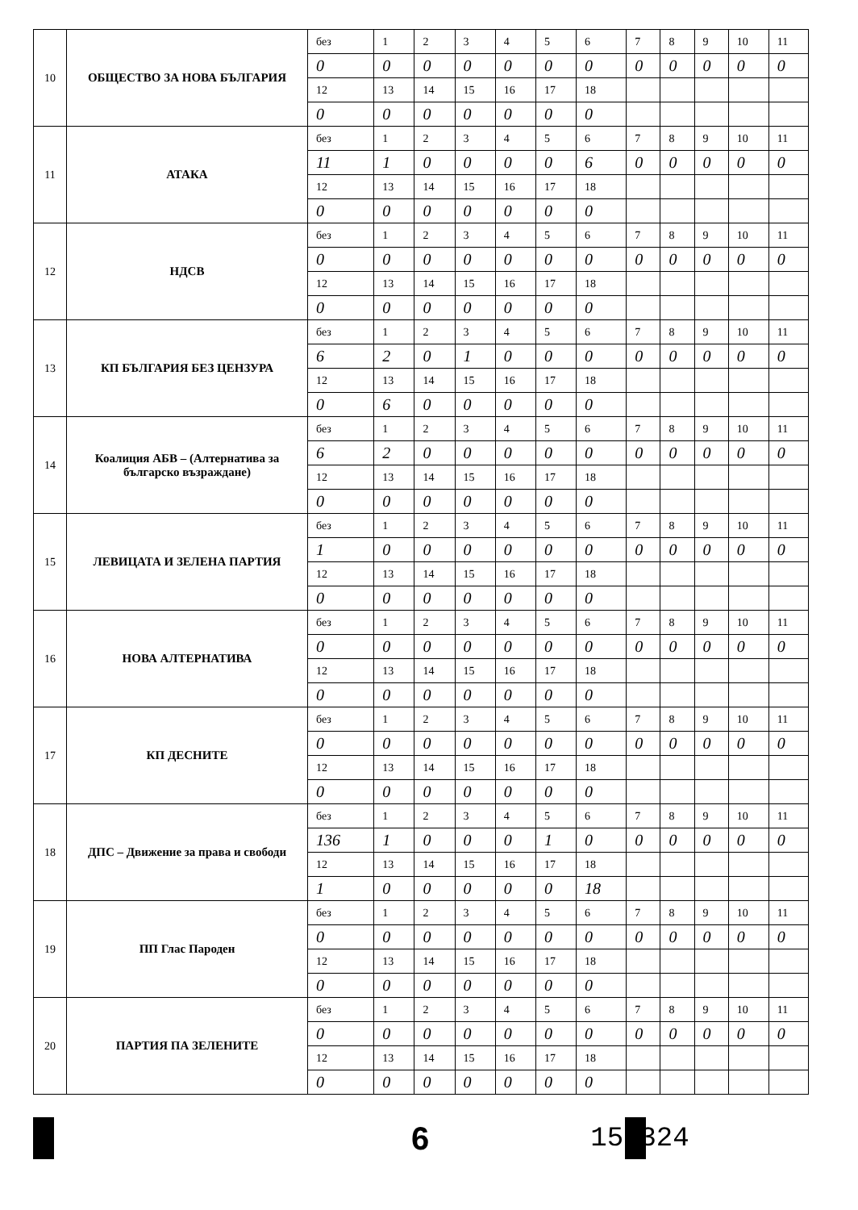| 10 | ОБЩЕСТВО ЗА НОВА БЪЛГАРИЯ | без | 1 | 2 | 3 | 4 | 5 | 6 | 7 | 8 | 9 | 10 | 11 |
| | | 0 | 0 | 0 | 0 | 0 | 0 | 0 | 0 | 0 | 0 | 0 | 0 |
| | | 12 | 13 | 14 | 15 | 16 | 17 | 18 | | | | | |
| | | 0 | 0 | 0 | 0 | 0 | 0 | 0 | | | | | |
| 11 | АТАКА | без | 1 | 2 | 3 | 4 | 5 | 6 | 7 | 8 | 9 | 10 | 11 |
| | | 11 | 1 | 0 | 0 | 0 | 0 | 6 | 0 | 0 | 0 | 0 | 0 |
| | | 12 | 13 | 14 | 15 | 16 | 17 | 18 | | | | | |
| | | 0 | 0 | 0 | 0 | 0 | 0 | 0 | | | | | |
| 12 | НДСВ | без | 1 | 2 | 3 | 4 | 5 | 6 | 7 | 8 | 9 | 10 | 11 |
| | | 0 | 0 | 0 | 0 | 0 | 0 | 0 | 0 | 0 | 0 | 0 | 0 |
| | | 12 | 13 | 14 | 15 | 16 | 17 | 18 | | | | | |
| | | 0 | 0 | 0 | 0 | 0 | 0 | 0 | | | | | |
| 13 | КП БЪЛГАРИЯ БЕЗ ЦЕНЗУРА | без | 1 | 2 | 3 | 4 | 5 | 6 | 7 | 8 | 9 | 10 | 11 |
| | | 6 | 2 | 0 | 1 | 0 | 0 | 0 | 0 | 0 | 0 | 0 | 0 |
| | | 12 | 13 | 14 | 15 | 16 | 17 | 18 | | | | | |
| | | 0 | 6 | 0 | 0 | 0 | 0 | 0 | | | | | |
| 14 | Коалиция АБВ – (Алтернатива за българско възраждане) | без | 1 | 2 | 3 | 4 | 5 | 6 | 7 | 8 | 9 | 10 | 11 |
| | | 6 | 2 | 0 | 0 | 0 | 0 | 0 | 0 | 0 | 0 | 0 | 0 |
| | | 12 | 13 | 14 | 15 | 16 | 17 | 18 | | | | | |
| | | 0 | 0 | 0 | 0 | 0 | 0 | 0 | | | | | |
| 15 | ЛЕВИЦАТА И ЗЕЛЕНА ПАРТИЯ | без | 1 | 2 | 3 | 4 | 5 | 6 | 7 | 8 | 9 | 10 | 11 |
| | | 1 | 0 | 0 | 0 | 0 | 0 | 0 | 0 | 0 | 0 | 0 | 0 |
| | | 12 | 13 | 14 | 15 | 16 | 17 | 18 | | | | | |
| | | 0 | 0 | 0 | 0 | 0 | 0 | 0 | | | | | |
| 16 | НОВА АЛТЕРНАТИВА | без | 1 | 2 | 3 | 4 | 5 | 6 | 7 | 8 | 9 | 10 | 11 |
| | | 0 | 0 | 0 | 0 | 0 | 0 | 0 | 0 | 0 | 0 | 0 | 0 |
| | | 12 | 13 | 14 | 15 | 16 | 17 | 18 | | | | | |
| | | 0 | 0 | 0 | 0 | 0 | 0 | 0 | | | | | |
| 17 | КП ДЕСНИТЕ | без | 1 | 2 | 3 | 4 | 5 | 6 | 7 | 8 | 9 | 10 | 11 |
| | | 0 | 0 | 0 | 0 | 0 | 0 | 0 | 0 | 0 | 0 | 0 | 0 |
| | | 12 | 13 | 14 | 15 | 16 | 17 | 18 | | | | | |
| | | 0 | 0 | 0 | 0 | 0 | 0 | 0 | | | | | |
| 18 | ДПС – Движение за права и свободи | без | 1 | 2 | 3 | 4 | 5 | 6 | 7 | 8 | 9 | 10 | 11 |
| | | 136 | 1 | 0 | 0 | 0 | 1 | 0 | 0 | 0 | 0 | 0 | 0 |
| | | 12 | 13 | 14 | 15 | 16 | 17 | 18 | | | | | |
| | | 1 | 0 | 0 | 0 | 0 | 0 | 18 | | | | | |
| 19 | ПП Глас Пароден | без | 1 | 2 | 3 | 4 | 5 | 6 | 7 | 8 | 9 | 10 | 11 |
| | | 0 | 0 | 0 | 0 | 0 | 0 | 0 | 0 | 0 | 0 | 0 | 0 |
| | | 12 | 13 | 14 | 15 | 16 | 17 | 18 | | | | | |
| | | 0 | 0 | 0 | 0 | 0 | 0 | 0 | | | | | |
| 20 | ПАРТИЯ ПА ЗЕЛЕНИТЕ | без | 1 | 2 | 3 | 4 | 5 | 6 | 7 | 8 | 9 | 10 | 11 |
| | | 0 | 0 | 0 | 0 | 0 | 0 | 0 | 0 | 0 | 0 | 0 | 0 |
| | | 12 | 13 | 14 | 15 | 16 | 17 | 18 | | | | | |
| | | 0 | 0 | 0 | 0 | 0 | 0 | 0 | | | | | |
6
150324